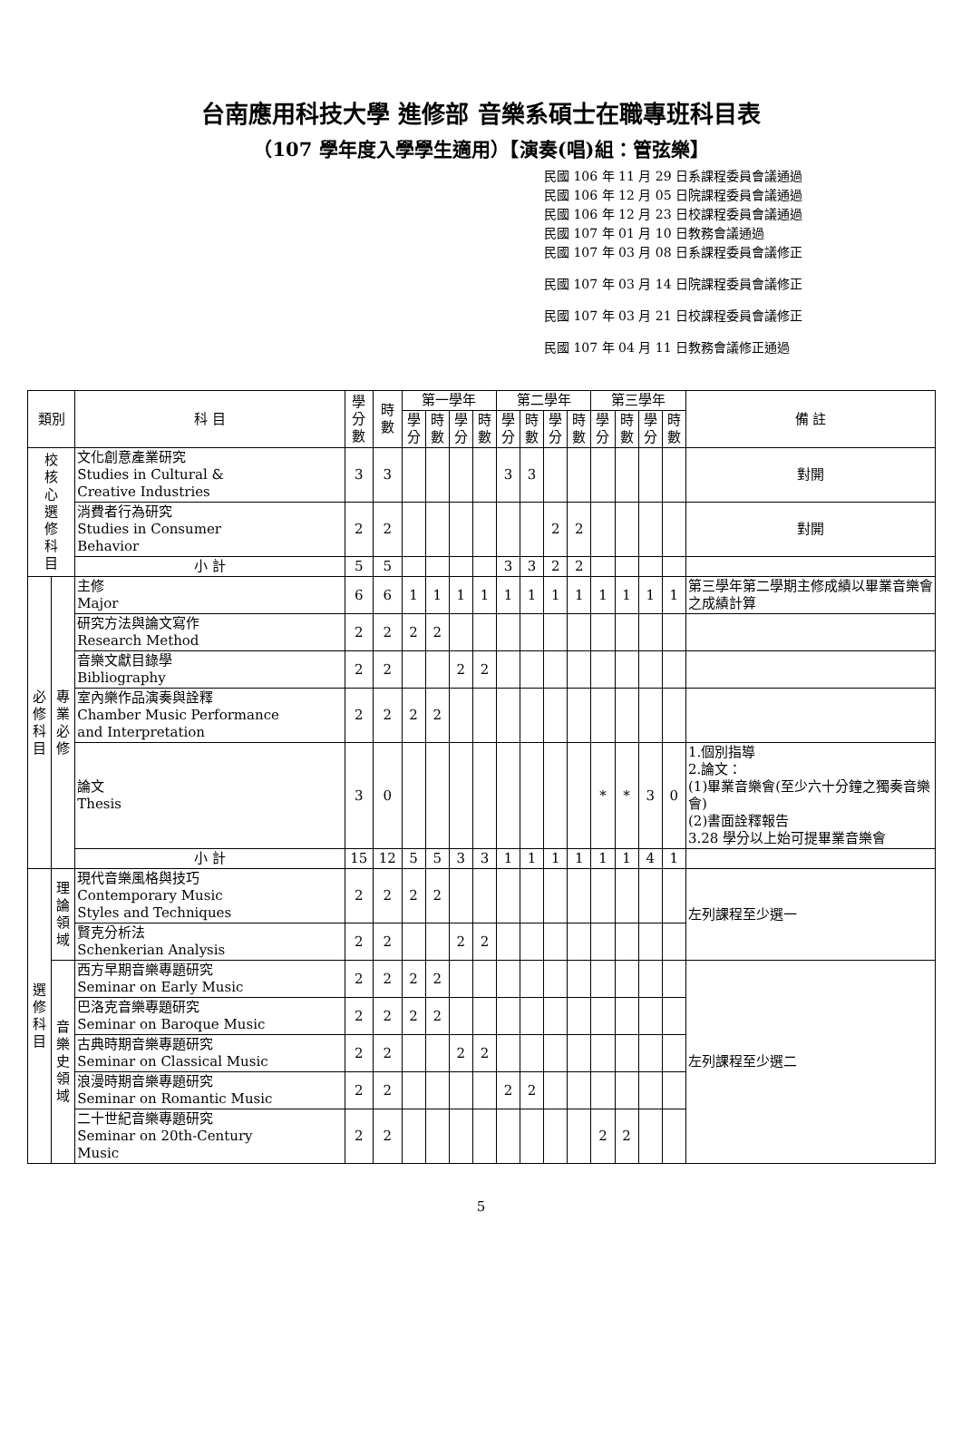台南應用科技大學 進修部 音樂系碩士在職專班科目表
（107 學年度入學學生適用）【演奏(唱)組：管弦樂】
民國 106 年 11 月 29 日系課程委員會議通過
民國 106 年 12 月 05 日院課程委員會議通過
民國 106 年 12 月 23 日校課程委員會議通過
民國 107 年 01 月 10 日教務會議通過
民國 107 年 03 月 08 日系課程委員會議修正
民國 107 年 03 月 14 日院課程委員會議修正
民國 107 年 03 月 21 日校課程委員會議修正
民國 107 年 04 月 11 日教務會議修正通過
| 類別 | | 科 目 | 學 分 數 | 時 數 | 第一學年 | | | | 第二學年 | | | | 第三學年 | | | | 備 註 |
| --- | --- | --- | --- | --- | --- | --- | --- | --- | --- | --- | --- | --- | --- | --- | --- | --- | --- |
| | | | | | 學 分 | 時 數 | 學 分 | 時 數 | 學 分 | 時 數 | 學 分 | 時 數 | 學 分 | 時 數 | 學 分 | 時 數 | |
| 校 核 心 選 修 科 目 | | 文化創意產業研究 Studies in Cultural & Creative Industries | 3 | 3 | | | | | 3 | 3 | | | | | | | 對開 |
| | | 消費者行為研究 Studies in Consumer Behavior | 2 | 2 | | | | | | | 2 | 2 | | | | | 對開 |
| | | 小 計 | 5 | 5 | | | | | 3 | 3 | 2 | 2 | | | | | |
| 必 修 科 目 | 專 業 必 修 | 主修 Major | 6 | 6 | 1 | 1 | 1 | 1 | 1 | 1 | 1 | 1 | 1 | 1 | 1 | 1 | 第三學年第二學期主修成績以畢業音樂會之成績計算 |
| | | 研究方法與論文寫作 Research Method | 2 | 2 | 2 | 2 | | | | | | | | | | | |
| | | 音樂文獻目錄學 Bibliography | 2 | 2 | | | 2 | 2 | | | | | | | | | |
| | | 室內樂作品演奏與詮釋 Chamber Music Performance and Interpretation | 2 | 2 | 2 | 2 | | | | | | | | | | | |
| | | 論文 Thesis | 3 | 0 | | | | | | | | | * | * | 3 | 0 | 1.個別指導 2.論文： (1)畢業音樂會(至少六十分鐘之獨奏音樂會) (2)書面詮釋報告 3.28 學分以上始可提畢業音樂會 |
| | | 小 計 | 15 | 12 | 5 | 5 | 3 | 3 | 1 | 1 | 1 | 1 | 1 | 1 | 4 | 1 | |
| 選 修 科 目 | 理 論 領 域 | 現代音樂風格與技巧 Contemporary Music Styles and Techniques | 2 | 2 | 2 | 2 | | | | | | | | | | | 左列課程至少選一 |
| | | 賢克分析法 Schenkerian Analysis | 2 | 2 | | | 2 | 2 | | | | | | | | | |
| | 音 樂 史 領 域 | 西方早期音樂專題研究 Seminar on Early Music | 2 | 2 | 2 | 2 | | | | | | | | | | | 左列課程至少選二 |
| | | 巴洛克音樂專題研究 Seminar on Baroque Music | 2 | 2 | 2 | 2 | | | | | | | | | | | |
| | | 古典時期音樂專題研究 Seminar on Classical Music | 2 | 2 | | | 2 | 2 | | | | | | | | | |
| | | 浪漫時期音樂專題研究 Seminar on Romantic Music | 2 | 2 | | | | | 2 | 2 | | | | | | | |
| | | 二十世紀音樂專題研究 Seminar on 20th-Century Music | 2 | 2 | | | | | | | | | 2 | 2 | | | |
5